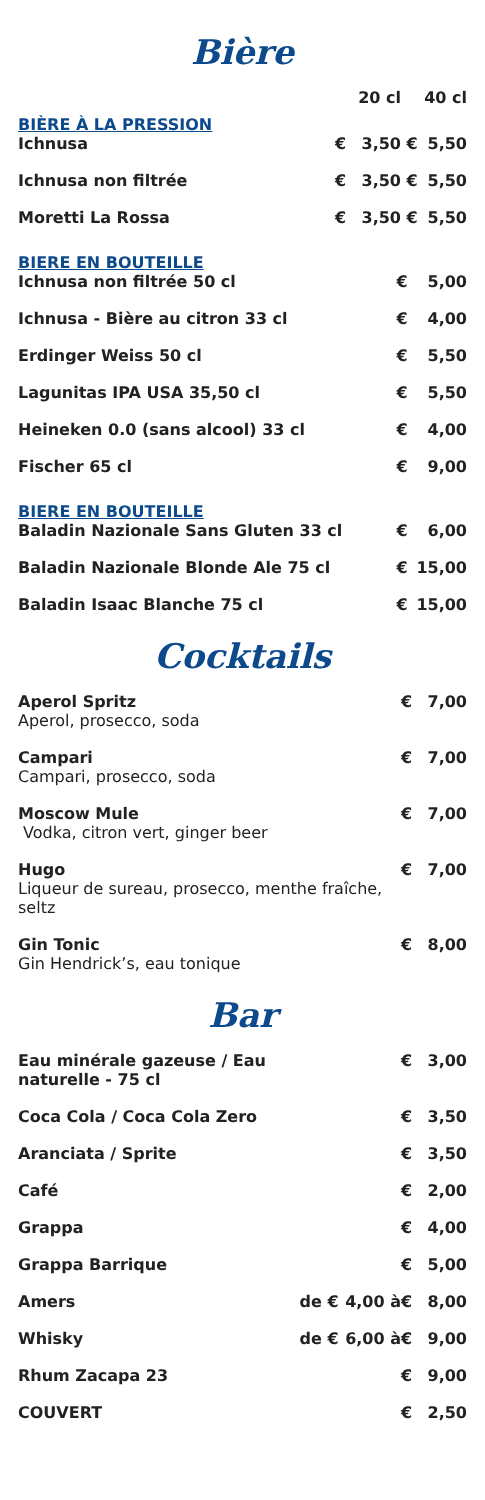Bière
| | 20 cl | | 40 cl | |
| --- | --- | --- | --- | --- |
| BIÈRE À LA PRESSION | | | | |
| Ichnusa | € | 3,50 | € | 5,50 |
| Ichnusa non filtrée | € | 3,50 | € | 5,50 |
| Moretti La Rossa | € | 3,50 | € | 5,50 |
| BIERE EN BOUTEILLE | | |
| Ichnusa non filtrée 50 cl | € | 5,00 |
| Ichnusa - Bière au citron 33 cl | € | 4,00 |
| Erdinger Weiss 50 cl | € | 5,50 |
| Lagunitas IPA USA 35,50 cl | € | 5,50 |
| Heineken 0.0 (sans alcool) 33 cl | € | 4,00 |
| Fischer 65 cl | € | 9,00 |
| BIERE EN BOUTEILLE | | |
| Baladin Nazionale Sans Gluten 33 cl | € | 6,00 |
| Baladin Nazionale Blonde Ale 75 cl | € | 15,00 |
| Baladin Isaac Blanche 75 cl | € | 15,00 |
Cocktails
| Aperol Spritz Aperol, prosecco, soda | € | 7,00 |
| Campari Campari, prosecco, soda | € | 7,00 |
| Moscow Mule Vodka, citron vert, ginger beer | € | 7,00 |
| Hugo Liqueur de sureau, prosecco, menthe fraîche, seltz | € | 7,00 |
| Gin Tonic Gin Hendrick’s, eau tonique | € | 8,00 |
Bar
| Eau minérale gazeuse / Eau naturelle - 75 cl | | | | | € | 3,00 |
| Coca Cola / Coca Cola Zero | | | | | € | 3,50 |
| Aranciata / Sprite | | | | | € | 3,50 |
| Café | | | | | € | 2,00 |
| Grappa | | | | | € | 4,00 |
| Grappa Barrique | | | | | € | 5,00 |
| Amers | de | € | 4,00 | à | € | 8,00 |
| Whisky | de | € | 6,00 | à | € | 9,00 |
| Rhum Zacapa 23 | | | | | € | 9,00 |
| COUVERT | | | | | € | 2,50 |